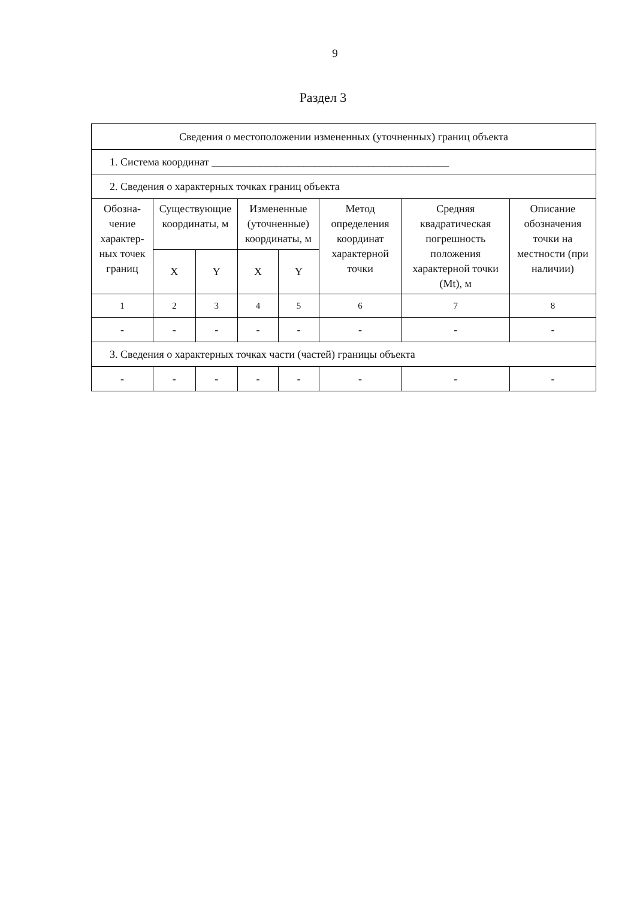9
Раздел 3
| Сведения о местоположении измененных (уточненных) границ объекта | | | | | | | |
| 1. Система координат ____________________________________________ | | | | | | | |
| 2. Сведения о характерных точках границ объекта | | | | | | | |
| Обозна- чение характер- ных точек границ | Существующие координаты, м | | Измененные (уточненные) координаты, м | | Метод определения координат характерной точки | Средняя квадратическая погрешность положения характерной точки (Mt), м | Описание обозначения точки на местности (при наличии) |
| | X | Y | X | Y | | | |
| 1 | 2 | 3 | 4 | 5 | 6 | 7 | 8 |
| - | - | - | - | - | - | - | - |
| 3. Сведения о характерных точках части (частей) границы объекта | | | | | | | |
| - | - | - | - | - | - | - | - |